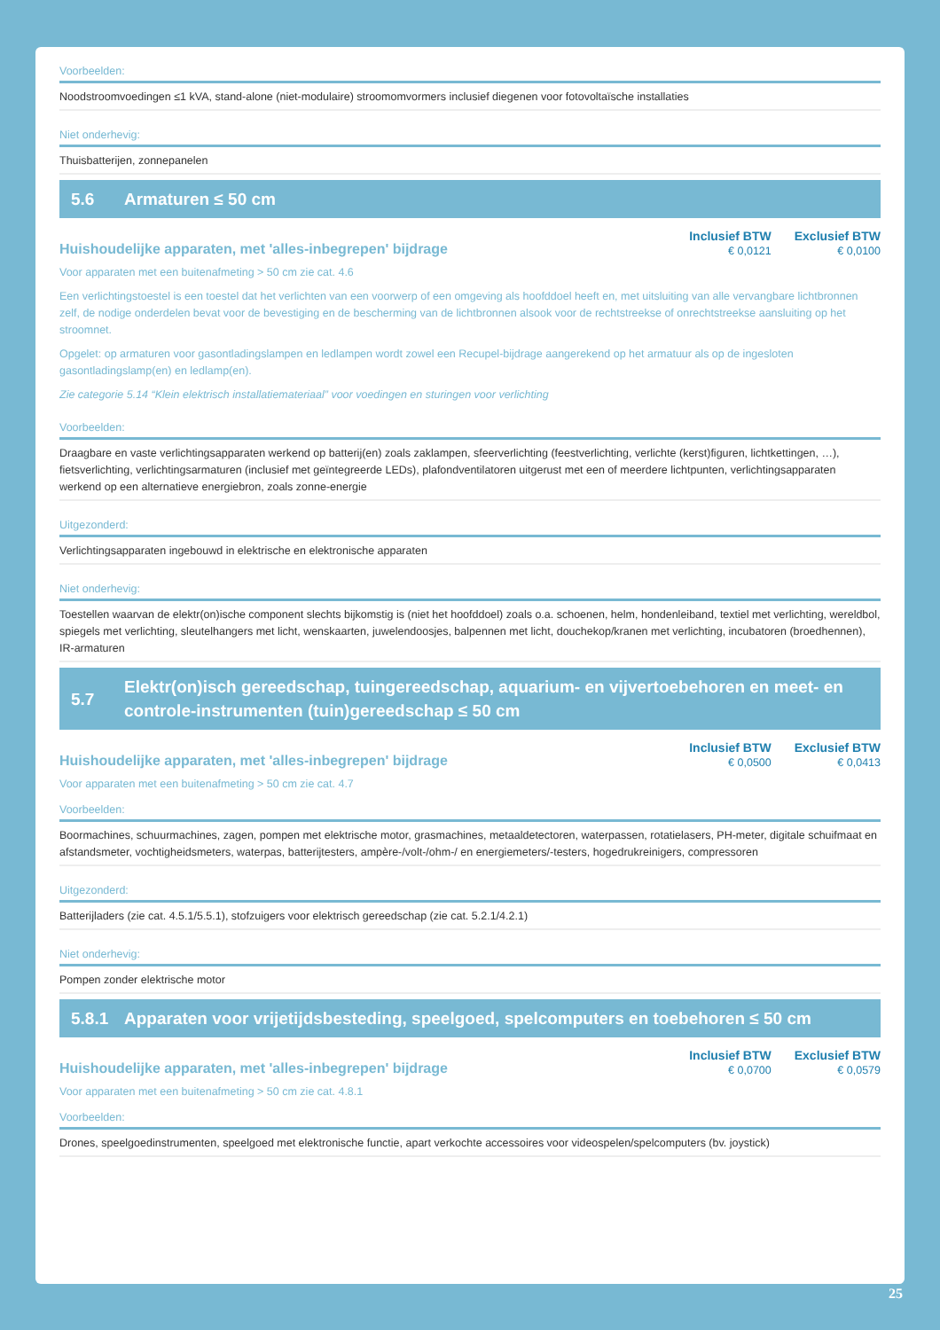Voorbeelden:
Noodstroomvoedingen ≤1 kVA, stand-alone (niet-modulaire) stroomomvormers inclusief diegenen voor fotovoltaïsche installaties
Niet onderhevig:
Thuisbatterijen, zonnepanelen
5.6 Armaturen ≤ 50 cm
Huishoudelijke apparaten, met 'alles-inbegrepen' bijdrage
| Inclusief BTW | Exclusief BTW |
| --- | --- |
| € 0,0121 | € 0,0100 |
Voor apparaten met een buitenafmeting > 50 cm zie cat. 4.6
Een verlichtingstoestel is een toestel dat het verlichten van een voorwerp of een omgeving als hoofddoel heeft en, met uitsluiting van alle vervangbare lichtbronnen zelf, de nodige onderdelen bevat voor de bevestiging en de bescherming van de lichtbronnen alsook voor de rechtstreekse of onrechtstreekse aansluiting op het stroomnet.
Opgelet: op armaturen voor gasontladingslampen en ledlampen wordt zowel een Recupel-bijdrage aangerekend op het armatuur als op de ingesloten gasontladingslamp(en) en ledlamp(en).
Zie categorie 5.14 “Klein elektrisch installatiemateriaal” voor voedingen en sturingen voor verlichting
Voorbeelden:
Draagbare en vaste verlichtingsapparaten werkend op batterij(en) zoals zaklampen, sfeerverlichting (feestverlichting, verlichte (kerst)figuren, lichtkettingen, …), fietsverlichting, verlichtingsarmaturen (inclusief met geïntegreerde LEDs), plafondventilatoren uitgerust met een of meerdere lichtpunten, verlichtingsapparaten werkend op een alternatieve energiebron, zoals zonne-energie
Uitgezonderd:
Verlichtingsapparaten ingebouwd in elektrische en elektronische apparaten
Niet onderhevig:
Toestellen waarvan de elektr(on)ische component slechts bijkomstig is (niet het hoofddoel) zoals o.a. schoenen, helm, hondenleiband, textiel met verlichting, wereldbol, spiegels met verlichting, sleutelhangers met licht, wenskaarten, juwelendoosjes, balpennen met licht, douchekop/kranen met verlichting, incubatoren (broedhennen), IR-armaturen
5.7 Elektr(on)isch gereedschap, tuingereedschap, aquarium- en vijvertoebehoren en meet- en controle-instrumenten (tuin)gereedschap ≤ 50 cm
Huishoudelijke apparaten, met 'alles-inbegrepen' bijdrage
| Inclusief BTW | Exclusief BTW |
| --- | --- |
| € 0,0500 | € 0,0413 |
Voor apparaten met een buitenafmeting > 50 cm zie cat. 4.7
Voorbeelden:
Boormachines, schuurmachines, zagen, pompen met elektrische motor, grasmachines, metaaldetectoren, waterpassen, rotatielasers, PH-meter, digitale schuifmaat en afstandsmeter, vochtigheidsmeters, waterpas, batterijtesters, ampère-/volt-/ohm-/ en energiemeters/-testers, hogedrukreinigers, compressoren
Uitgezonderd:
Batterijladers (zie cat. 4.5.1/5.5.1), stofzuigers voor elektrisch gereedschap (zie cat. 5.2.1/4.2.1)
Niet onderhevig:
Pompen zonder elektrische motor
5.8.1 Apparaten voor vrijetijdsbesteding, speelgoed, spelcomputers en toebehoren ≤ 50 cm
Huishoudelijke apparaten, met 'alles-inbegrepen' bijdrage
| Inclusief BTW | Exclusief BTW |
| --- | --- |
| € 0,0700 | € 0,0579 |
Voor apparaten met een buitenafmeting > 50 cm zie cat. 4.8.1
Voorbeelden:
Drones, speelgoedinstrumenten, speelgoed met elektronische functie, apart verkochte accessoires voor videospelen/spelcomputers (bv. joystick)
25